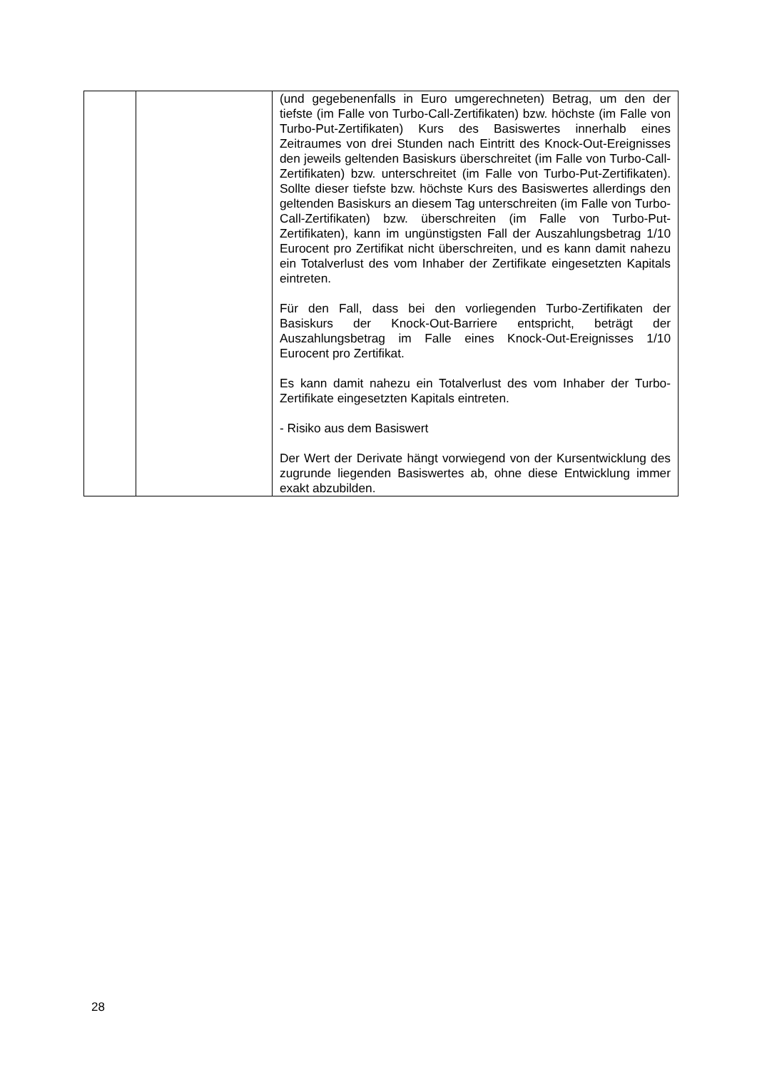| | | (und gegebenenfalls in Euro umgerechneten) Betrag, um den der tiefste (im Falle von Turbo-Call-Zertifikaten) bzw. höchste (im Falle von Turbo-Put-Zertifikaten) Kurs des Basiswertes innerhalb eines Zeitraumes von drei Stunden nach Eintritt des Knock-Out-Ereignisses den jeweils geltenden Basiskurs überschreitet (im Falle von Turbo-Call-Zertifikaten) bzw. unterschreitet (im Falle von Turbo-Put-Zertifikaten). Sollte dieser tiefste bzw. höchste Kurs des Basiswertes allerdings den geltenden Basiskurs an diesem Tag unterschreiten (im Falle von Turbo-Call-Zertifikaten) bzw. überschreiten (im Falle von Turbo-Put-Zertifikaten), kann im ungünstigsten Fall der Auszahlungsbetrag 1/10 Eurocent pro Zertifikat nicht überschreiten, und es kann damit nahezu ein Totalverlust des vom Inhaber der Zertifikate eingesetzten Kapitals eintreten. Für den Fall, dass bei den vorliegenden Turbo-Zertifikaten der Basiskurs der Knock-Out-Barriere entspricht, beträgt der Auszahlungsbetrag im Falle eines Knock-Out-Ereignisses 1/10 Eurocent pro Zertifikat. Es kann damit nahezu ein Totalverlust des vom Inhaber der Turbo-Zertifikate eingesetzten Kapitals eintreten. - Risiko aus dem Basiswert Der Wert der Derivate hängt vorwiegend von der Kursentwicklung des zugrunde liegenden Basiswertes ab, ohne diese Entwicklung immer exakt abzubilden. |
28